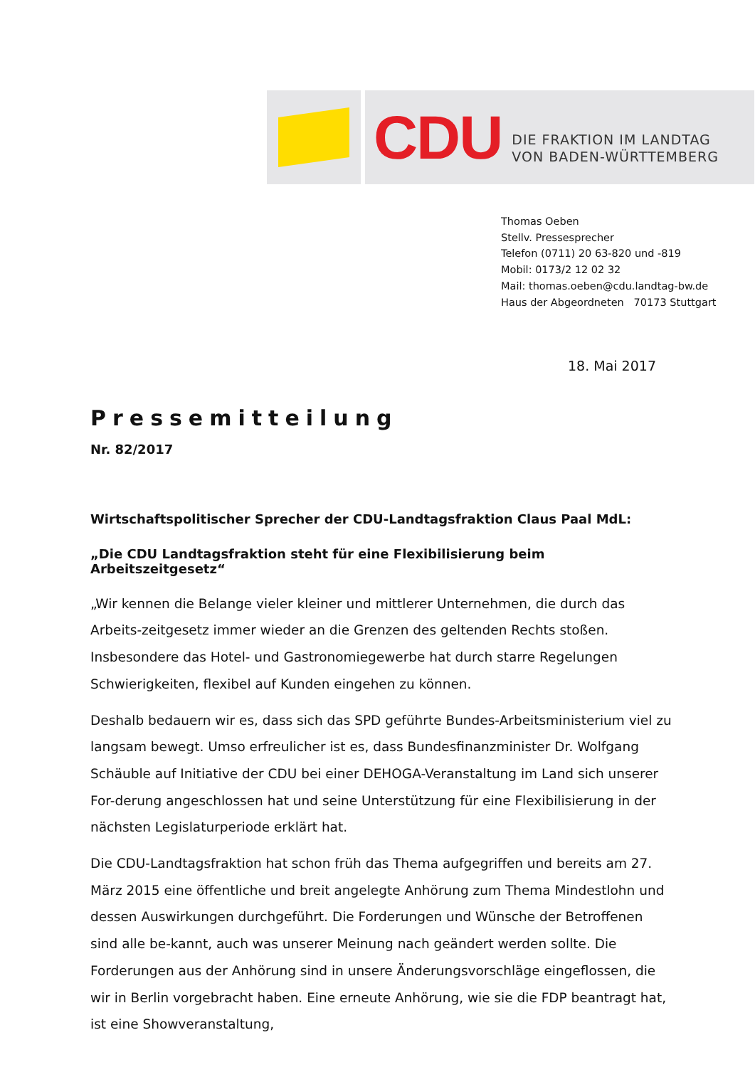CDU DIE FRAKTION IM LANDTAG
VON BADEN-WÜRTTEMBERG
Thomas Oeben
Stellv. Pressesprecher
Telefon (0711) 20 63-820 und -819
Mobil: 0173/2 12 02 32
Mail: thomas.oeben@cdu.landtag-bw.de
Haus der Abgeordneten 70173 Stuttgart
18. Mai 2017
Pressemitteilung
Nr. 82/2017
Wirtschaftspolitischer Sprecher der CDU-Landtagsfraktion Claus Paal MdL:
„Die CDU Landtagsfraktion steht für eine Flexibilisierung beim Arbeitszeitgesetz“
„Wir kennen die Belange vieler kleiner und mittlerer Unternehmen, die durch das Arbeits-zeitgesetz immer wieder an die Grenzen des geltenden Rechts stoßen. Insbesondere das Hotel- und Gastronomiegewerbe hat durch starre Regelungen Schwierigkeiten, flexibel auf Kunden eingehen zu können.
Deshalb bedauern wir es, dass sich das SPD geführte Bundes-Arbeitsministerium viel zu langsam bewegt. Umso erfreulicher ist es, dass Bundesfinanzminister Dr. Wolfgang Schäuble auf Initiative der CDU bei einer DEHOGA-Veranstaltung im Land sich unserer For-derung angeschlossen hat und seine Unterstützung für eine Flexibilisierung in der nächsten Legislaturperiode erklärt hat.
Die CDU-Landtagsfraktion hat schon früh das Thema aufgegriffen und bereits am 27. März 2015 eine öffentliche und breit angelegte Anhörung zum Thema Mindestlohn und dessen Auswirkungen durchgeführt. Die Forderungen und Wünsche der Betroffenen sind alle be-kannt, auch was unserer Meinung nach geändert werden sollte. Die Forderungen aus der Anhörung sind in unsere Änderungsvorschläge eingeflossen, die wir in Berlin vorgebracht haben. Eine erneute Anhörung, wie sie die FDP beantragt hat, ist eine Showveranstaltung,